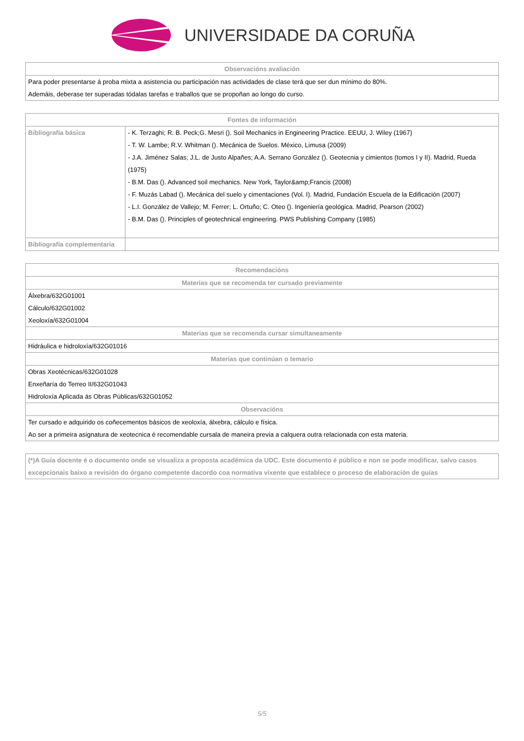UNIVERSIDADE DA CORUÑA
| Observacións avaliación |
| --- |
| Para poder presentarse á proba mixta a asistencia ou participación nas actividades de clase terá que ser dun mínimo do 80%. Ademáis, deberase ter superadas tódalas tarefas e traballos que se propoñan ao longo do curso. |
| Fontes de información | |
| --- | --- |
| Bibliografía básica | - K. Terzaghi; R. B. Peck;G. Mesri (). Soil Mechanics in Engineering Practice. EEUU, J. Wiley (1967) - T. W. Lambe; R.V. Whitman (). Mecánica de Suelos. México, Limusa (2009) - J.A. Jiménez Salas; J.L. de Justo Alpañes; A.A. Serrano González (). Geotecnia y cimientos (tomos I y II). Madrid, Rueda (1975) - B.M. Das (). Advanced soil mechanics. New York, Taylor&amp;Francis (2008) - F. Muzás Labad (). Mecánica del suelo y cimentaciones (Vol. I). Madrid, Fundación Escuela de la Edificación (2007) - L.I. González de Vallejo; M. Ferrer; L. Ortuño; C. Oteo (). Ingeniería geológica. Madrid, Pearson (2002) - B.M. Das (). Principles of geotechnical engineering. PWS Publishing Company (1985) |
| Bibliografía complementaria | |
| Recomendacións |
| --- |
| Materias que se recomenda ter cursado previamente |
| Álxebra/632G01001 Cálculo/632G01002 Xeoloxía/632G01004 |
| Materias que se recomenda cursar simultaneamente |
| Hidráulica e hidroloxía/632G01016 |
| Materias que continúan o temario |
| Obras Xeotécnicas/632G01028 Enxeñaría do Terreo II/632G01043 Hidroloxía Aplicada ás Obras Públicas/632G01052 |
| Observacións |
| Ter cursado e adquirido os coñecementos básicos de xeoloxía, álxebra, cálculo e física. Ao ser a primeira asignatura de xeotecnica é recomendable cursala de maneira previa a calquera outra relacionada con esta materia. |
| (*)A Guía docente é o documento onde se visualiza a proposta académica da UDC. Este documento é público e non se pode modificar, salvo casos excepcionais baixo a revisión do órgano competente dacordo coa normativa vixente que establece o proceso de elaboración de guías |
5/5